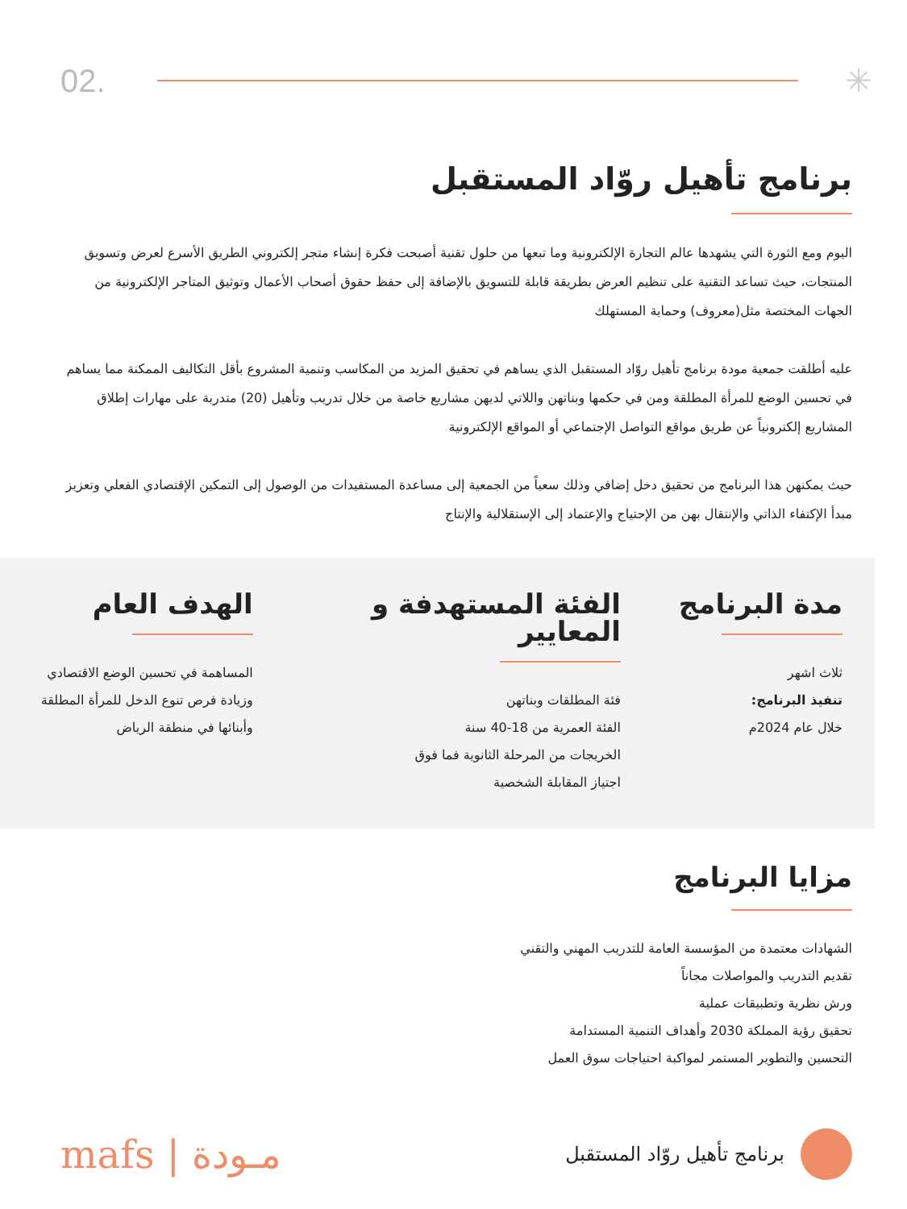02. ✳
برنامج تأهيل روّاد المستقبل
اليوم ومع الثورة التي يشهدها عالم التجارة الإلكترونية وما تبعها من حلول تقنية أصبحت فكرة إنشاء متجر إلكتروني الطريق الأسرع لعرض وتسويق المنتجات، حيث تساعد التقنية على تنظيم العرض بطريقة قابلة للتسويق بالإضافة إلى حفظ حقوق أصحاب الأعمال وتوثيق المتاجر الإلكترونية من الجهات المختصة مثل(معروف) وحماية المستهلك
عليه أطلقت جمعية مودة برنامج تأهيل روّاد المستقبل الذي يساهم في تحقيق المزيد من المكاسب وتنمية المشروع بأقل التكاليف الممكنة مما يساهم في تحسين الوضع للمرأة المطلقة ومن في حكمها وبناتهن واللاتي لديهن مشاريع خاصة من خلال تدريب وتأهيل (20) متدربة على مهارات إطلاق المشاريع إلكترونياً عن طريق مواقع التواصل الإجتماعي أو المواقع الإلكترونية
حيث يمكنهن هذا البرنامج من تحقيق دخل إضافي وذلك سعياً من الجمعية إلى مساعدة المستفيدات من الوصول إلى التمكين الإقتصادي الفعلي وتعزيز مبدأ الإكتفاء الذاتي والإنتقال بهن من الإحتياج والإعتماد إلى الإستقلالية والإنتاج
مدة البرنامج
ثلاث اشهر
تنفيذ البرنامج:
خلال عام 2024م
الفئة المستهدفة و المعايير
فئة المطلقات وبناتهن
الفئة العمرية من 18-40 سنة
الخريجات من المرحلة الثانوية فما فوق
اجتياز المقابلة الشخصية
الهدف العام
المساهمة في تحسين الوضع الاقتصادي
وزيادة فرص تنوع الدخل للمرأة المطلقة
وأبنائها في منطقة الرياض
مزايا البرنامج
الشهادات معتمدة من المؤسسة العامة للتدريب المهني والتقني
تقديم التدريب والمواصلات مجاناً
ورش نظرية وتطبيقات عملية
تحقيق رؤية المملكة 2030 وأهداف التنمية المستدامة
التحسين والتطوير المستمر لمواكبة احتياجات سوق العمل
mafs | مـودة
برنامج تأهيل روّاد المستقبل